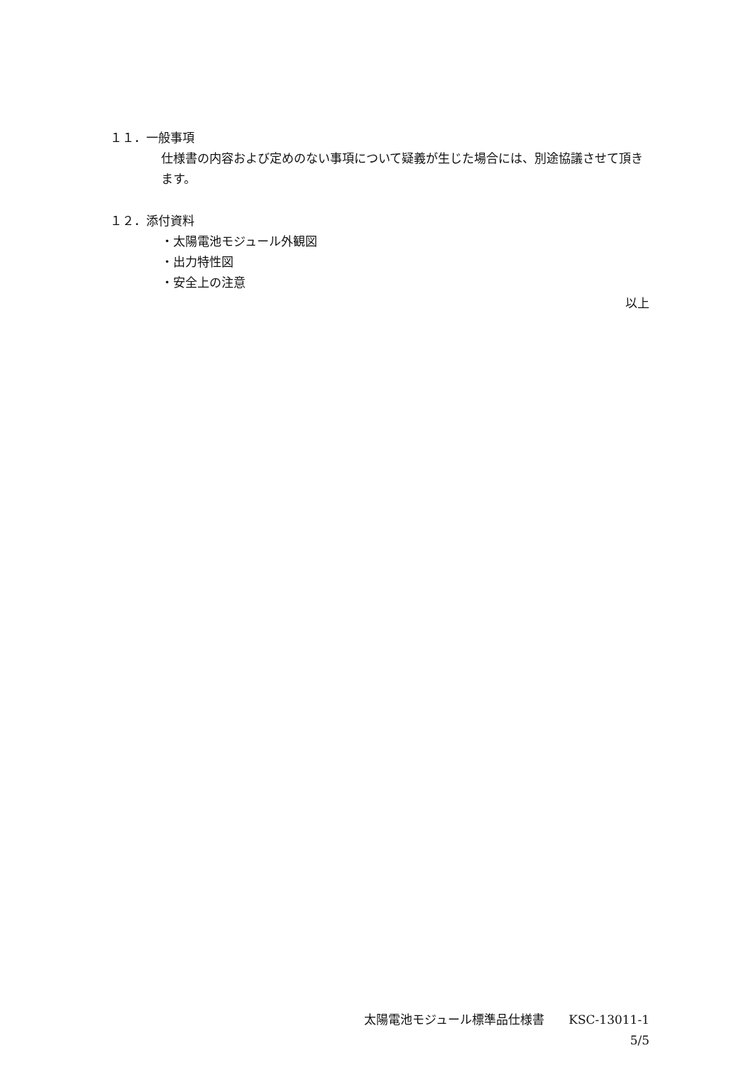１１．一般事項
仕様書の内容および定めのない事項について疑義が生じた場合には、別途協議させて頂きます。
１２．添付資料
・太陽電池モジュール外観図
・出力特性図
・安全上の注意
以上
太陽電池モジュール標準品仕様書　　KSC-13011-1
5/5